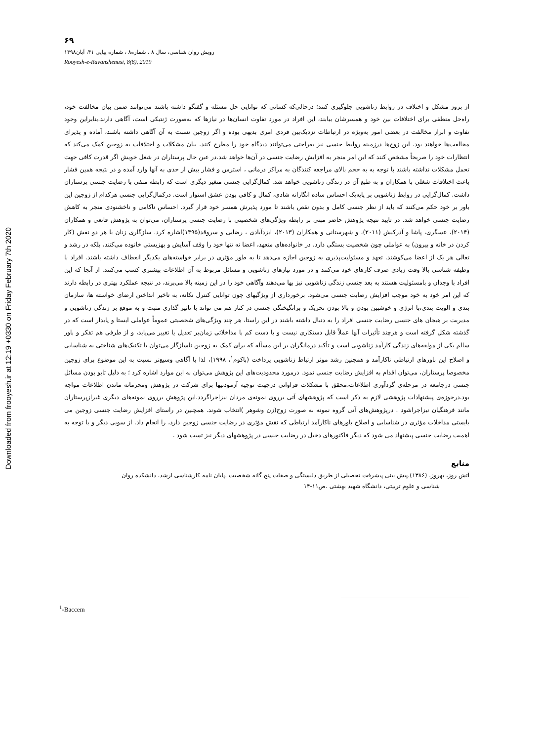Downloaded from frooyesh.ir at 12:19 +0330 on Friday February 7th 2020
۶۹
رویش روان شناسی، سال ۸ ، شماره۸ ، شماره پیاپی ۴۱، آبان۱۳۹۸
Rooyesh-e-Ravanshenasi, 8(8), 2019
از بروز مشکل و اختلاف در روابط زناشویی جلوگیری کنند؛ درحالی‌که کسانی که توانایی حل مسئله و گفتگو داشته باشند می‌توانند ضمن بیان مخالفت خود، راه‌حل منطقی برای اختلافات بین خود و همسرشان بیابند، این افراد در مورد تفاوت انسان‌ها در نیازها که به‌صورت ژنتیکی است، آگاهی دارند.بنابراین وجود تفاوت و ابراز مخالفت در بعضی امور به‌ویژه در ارتباطات نزدیک‌بین فردی امری بدیهی بوده و اگر زوجین نسبت به آن آگاهی داشته باشند، آماده و پذیرای مخالفت‌ها خواهند بود. این زوج‌ها درزمینه روابط جنسی نیز به‌راحتی می‌توانند دیدگاه خود را مطرح کنند. بیان مشکلات و اختلافات به زوجین کمک می‌کند که انتظارات خود را صریحاً مشخص کنند که این امر منجر به افزایش رضایت جنسی در آن‌ها خواهد شد.در عین حال پرستاران در شغل خویش اگر قدرت کافی جهت تحمل مشکلات نداشته باشند با توجه به به حجم بالای مراجعه کنندگان به مراکز درمانی ، استرس و فشار بیش از حدی به آنها وارد آمده و در نتیجه همین فشار باعث اختلافات شغلی با همکاران و به طبع آن در زندگی زناشویی خواهد شد. کمال‌گرایی جنسی متغیر دیگری است که رابطه منفی با رضایت جنسی پرستاران داشت. کمال‌گرایی در روابط زناشویی بر پایه‌یک احساس ساده انگارانه شادی، کمال و کافی بودن عشق استوار است. درکمال‌گرایی جنسی هرکدام از زوجین این باور بر خود حکم می‌کنند که باید از نظر جنسی کامل و بدون نقص باشند تا مورد پذیرش همسر خود قرار گیرد. احساس ناکامی و ناخشنودی منجر به کاهش رضایت جنسی خواهد شد. در تایید نتیجه پژوهش حاضر مبنی بر رابطه ویژگی‌های شخصیتی با رضایت جنسی پرستاران، می‌توان به پژوهش قانعی و همکاران (۲۰۱۴)، عسگری، پاشا و آذرکیش (۲۰۱۱)، و شهرستانی و همکاران (۲۰۱۳)، ایزدآبادی ، رضایی و سروقد(۱۳۹۵)اشاره کرد. سازگاری زنان با هر دو نقش (کار کردن در خانه و بیرون) به عواملی چون شخصیت بستگی دارد. در خانواده‌های متعهد، اعضا نه تنها خود را وقف آسایش و بهزیستی خانوده می‌کنند، بلکه در رشد و تعالی هر یک از اعضا می‌کوشند. تعهد و مسئولیت‌پذیری به زوجین اجازه می‌دهد تا به طور مؤثری در برابر خواسته‌های یکدیگر انعطاف داشته باشند. افراد با وظیفه شناسی بالا وقت زیادی صرف کارهای خود می‌کنند و در مورد نیازهای زناشویی و مسائل مربوط به آن اطلاعات بیشتری کسب می‌کنند. از آنجا که این افراد با وجدان و بامسئولیت هستند به بعد جنسی زندگی زناشویی نیز بها می‌دهند وآگاهی خود را در این زمینه بالا می‌برند، در نتیجه عملکرد بهتری در رابطه دارند که این امر خود به خود موجب افزایش رضایت جنسی می‌شود. برخورداری از ویژگیهای چون توانایی کنترل تکانه، به تاخیر انداختن ارضای خواسته ها، سازمان بندی و الویت بندی،با انرژی و خوشبین بودن و بالا بودن تحریک و برانگیختگی جنسی در کنار هم می تواند با تاثیر گذاری مثبت و به موقع بر زندگی زناشویی و مدیریت بر هیجان های جنسی رضایت جنسی افراد را به دنبال داشته باشند در این راستا، هر چند ویژگی‌های شخصیتی عموماً عواملی ایستا و پایدار است که در گذشته شکل گرفته است و هرچند تأثیرات آنها عملاً قابل دستکاری نیست و یا دست کم با مداخلاتی زمان‌بر تعدیل یا تغییر می‌یابد، و از طرفی هم تفکر و باور سالم یکی از مولفه‌های زندگی کارآمد زناشویی است و تأکید درمانگران بر این مسأله که برای کمک به زوجین ناسازگار می‌توان با تکنیک‌های شناختی به شناسایی و اصلاح این باورهای ارتباطی ناکارآمد و همچنین رشد موثر ارتباط زناشویی پرداخت (باکوم<sup>۱</sup>، ۱۹۹۸)، لذا با آگاهی وسیع‌تر نسبت به این موضوع برای زوجین مخصوصا پرستاران، می‌توان اقدام به افزایش رضایت جنسی نمود. درمورد محدودیت‌های این پژوهش می‌توان به این موارد اشاره کرد ؛ به دلیل تابو بودن مسائل جنسی درجامعه در مرحله‌ی گردآوری اطلاعات،محقق با مشکلات فراوانی درجهت توجیه آزمودنیها برای شرکت در پژوهش ومحرمانه ماندن اطلاعات مواجه بود.درحوزه‌ی پیشنهادات پژوهشی لازم به ذکر است که پژوهشهای آتی برروی نمونه‌ی مردان نیزاجراگردد.این پژوهش برروی نمونه‌های دیگری غیرازپرستاران مانند فرهنگیان نیزاجراشود . درپژوهش‌های آتی گروه نمونه به صورت زوج(زن وشوهر )انتخاب شوند. همچنین در راستای افزایش رضایت جنسی زوجین می بایستی مداخلات مؤثری در شناسایی و اصلاح باورهای ناکارآمد ارتباطی که نقش مؤثری در رضایت جنسی زوجین دارد، را انجام داد. از سویی دیگر و با توجه به اهمیت رضایت جنسی پیشنهاد می شود که دیگر فاکتورهای دخیل در رضایت جنسی در پژوهشهای دیگر نیز تست شود .
منابع
آتش روز، بهروز. (۱۳۸۶).پیش بینی پیشرفت تحصیلی از طریق دلبستگی و صفات پنج گانه شخصیت .پایان نامه کارشناسی ارشد، دانشکده روان
شناسی و علوم تربیتی، دانشگاه شهید بهشتی .ص۱۱-۱۴
<sup>1</sup>-Baccem